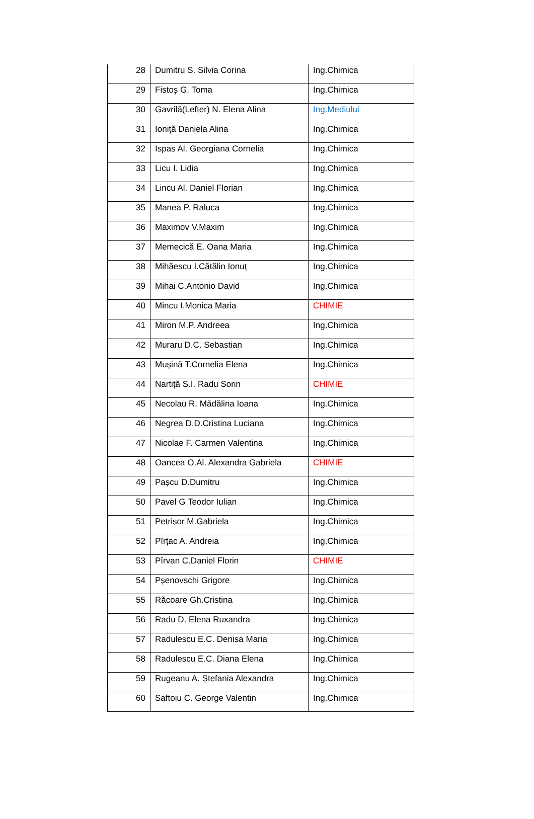| 28 | Dumitru S. Silvia Corina | Ing.Chimica |
| 29 | Fistoș G. Toma | Ing.Chimica |
| 30 | Gavrilă(Lefter) N. Elena Alina | Ing.Mediului |
| 31 | Ioniță Daniela Alina | Ing.Chimica |
| 32 | Ispas Al. Georgiana Cornelia | Ing.Chimica |
| 33 | Licu I. Lidia | Ing.Chimica |
| 34 | Lincu Al. Daniel Florian | Ing.Chimica |
| 35 | Manea P. Raluca | Ing.Chimica |
| 36 | Maximov V.Maxim | Ing.Chimica |
| 37 | Memecică E. Oana Maria | Ing.Chimica |
| 38 | Mihăescu I.Cătălin Ionuț | Ing.Chimica |
| 39 | Mihai C.Antonio David | Ing.Chimica |
| 40 | Mincu I.Monica Maria | CHIMIE |
| 41 | Miron M.P. Andreea | Ing.Chimica |
| 42 | Muraru D.C. Sebastian | Ing.Chimica |
| 43 | Mușină T.Cornelia Elena | Ing.Chimica |
| 44 | Nartiță S.I. Radu Sorin | CHIMIE |
| 45 | Necolau R. Mădălina Ioana | Ing.Chimica |
| 46 | Negrea D.D.Cristina Luciana | Ing.Chimica |
| 47 | Nicolae F. Carmen Valentina | Ing.Chimica |
| 48 | Oancea O.Al. Alexandra Gabriela | CHIMIE |
| 49 | Pașcu D.Dumitru | Ing.Chimica |
| 50 | Pavel G Teodor Iulian | Ing.Chimica |
| 51 | Petrișor M.Gabriela | Ing.Chimica |
| 52 | Pîrțac A. Andreia | Ing.Chimica |
| 53 | Pîrvan C.Daniel Florin | CHIMIE |
| 54 | Pșenovschi Grigore | Ing.Chimica |
| 55 | Răcoare Gh.Cristina | Ing.Chimica |
| 56 | Radu D. Elena Ruxandra | Ing.Chimica |
| 57 | Radulescu E.C. Denisa Maria | Ing.Chimica |
| 58 | Radulescu E.C. Diana Elena | Ing.Chimica |
| 59 | Rugeanu A. Ștefania Alexandra | Ing.Chimica |
| 60 | Saftoiu C. George Valentin | Ing.Chimica |